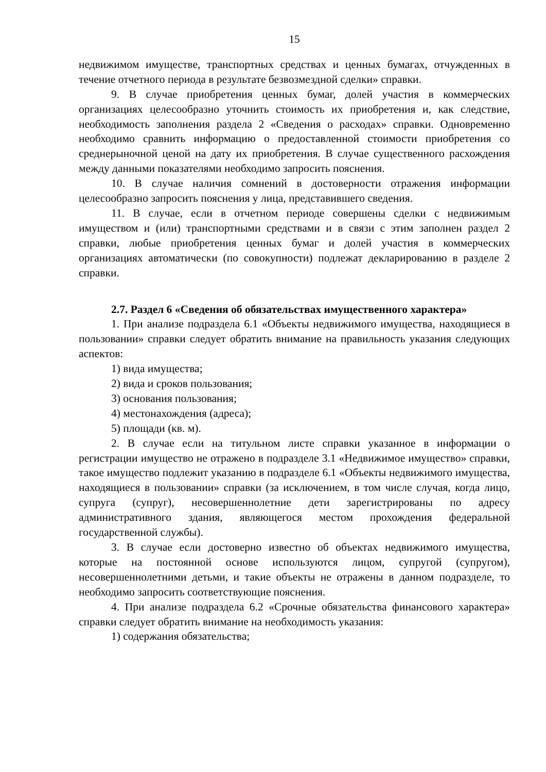15
недвижимом имуществе, транспортных средствах и ценных бумагах, отчужденных в течение отчетного периода в результате безвозмездной сделки» справки.
9. В случае приобретения ценных бумаг, долей участия в коммерческих организациях целесообразно уточнить стоимость их приобретения и, как следствие, необходимость заполнения раздела 2 «Сведения о расходах» справки. Одновременно необходимо сравнить информацию о предоставленной стоимости приобретения со среднерыночной ценой на дату их приобретения. В случае существенного расхождения между данными показателями необходимо запросить пояснения.
10. В случае наличия сомнений в достоверности отражения информации целесообразно запросить пояснения у лица, представившего сведения.
11. В случае, если в отчетном периоде совершены сделки с недвижимым имуществом и (или) транспортными средствами и в связи с этим заполнен раздел 2 справки, любые приобретения ценных бумаг и долей участия в коммерческих организациях автоматически (по совокупности) подлежат декларированию в разделе 2 справки.
2.7. Раздел 6 «Сведения об обязательствах имущественного характера»
1. При анализе подраздела 6.1 «Объекты недвижимого имущества, находящиеся в пользовании» справки следует обратить внимание на правильность указания следующих аспектов:
1) вида имущества;
2) вида и сроков пользования;
3) основания пользования;
4) местонахождения (адреса);
5) площади (кв. м).
2. В случае если на титульном листе справки указанное в информации о регистрации имущество не отражено в подразделе 3.1 «Недвижимое имущество» справки, такое имущество подлежит указанию в подразделе 6.1 «Объекты недвижимого имущества, находящиеся в пользовании» справки (за исключением, в том числе случая, когда лицо, супруга (супруг), несовершеннолетние дети зарегистрированы по адресу административного здания, являющегося местом прохождения федеральной государственной службы).
3. В случае если достоверно известно об объектах недвижимого имущества, которые на постоянной основе используются лицом, супругой (супругом), несовершеннолетними детьми, и такие объекты не отражены в данном подразделе, то необходимо запросить соответствующие пояснения.
4. При анализе подраздела 6.2 «Срочные обязательства финансового характера» справки следует обратить внимание на необходимость указания:
1) содержания обязательства;